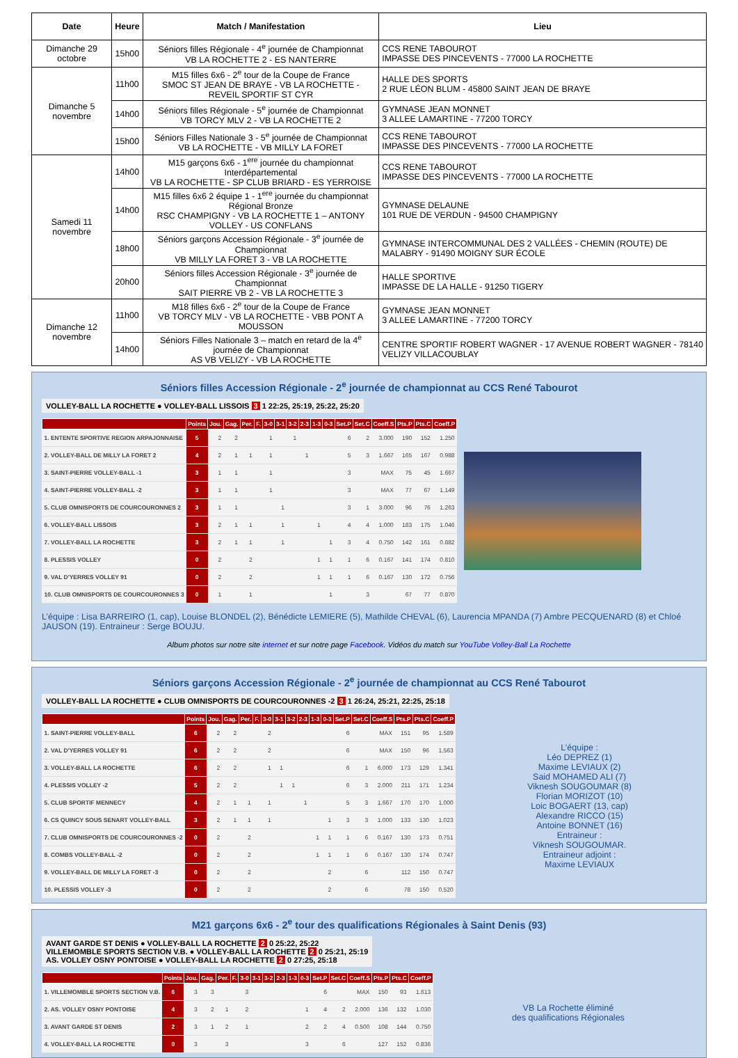| Date | Heure | Match / Manifestation | Lieu |
| --- | --- | --- | --- |
| Dimanche 29 octobre | 15h00 | Séniors filles Régionale - 4<sup>e</sup> journée de Championnat VB LA ROCHETTE 2 - ES NANTERRE | CCS RENE TABOUROT IMPASSE DES PINCEVENTS - 77000 LA ROCHETTE |
| Dimanche 5 novembre | 11h00 | M15 filles 6x6 - 2<sup>e</sup> tour de la Coupe de France SMOC ST JEAN DE BRAYE - VB LA ROCHETTE - REVEIL SPORTIF ST CYR | HALLE DES SPORTS 2 RUE LÉON BLUM - 45800 SAINT JEAN DE BRAYE |
| | 14h00 | Séniors filles Régionale - 5<sup>e</sup> journée de Championnat VB TORCY MLV 2 - VB LA ROCHETTE 2 | GYMNASE JEAN MONNET 3 ALLEE LAMARTINE - 77200 TORCY |
| | 15h00 | Séniors Filles Nationale 3 - 5<sup>e</sup> journée de Championnat VB LA ROCHETTE - VB MILLY LA FORET | CCS RENE TABOUROT IMPASSE DES PINCEVENTS - 77000 LA ROCHETTE |
| Samedi 11 novembre | 14h00 | M15 garçons 6x6 - 1<sup>ere</sup> journée du championnat Interdépartemental VB LA ROCHETTE - SP CLUB BRIARD - ES YERROISE | CCS RENE TABOUROT IMPASSE DES PINCEVENTS - 77000 LA ROCHETTE |
| | 14h00 | M15 filles 6x6 2 équipe 1 - 1<sup>ere</sup> journée du championnat Régional Bronze RSC CHAMPIGNY - VB LA ROCHETTE 1 – ANTONY VOLLEY - US CONFLANS | GYMNASE DELAUNE 101 RUE DE VERDUN - 94500 CHAMPIGNY |
| | 18h00 | Séniors garçons Accession Régionale - 3<sup>e</sup> journée de Championnat VB MILLY LA FORET 3 - VB LA ROCHETTE | GYMNASE INTERCOMMUNAL DES 2 VALLÉES - CHEMIN (ROUTE) DE MALABRY - 91490 MOIGNY SUR ÉCOLE |
| | 20h00 | Séniors filles Accession Régionale - 3<sup>e</sup> journée de Championnat SAIT PIERRE VB 2 - VB LA ROCHETTE 3 | HALLE SPORTIVE IMPASSE DE LA HALLE - 91250 TIGERY |
| Dimanche 12 novembre | 11h00 | M18 filles 6x6 - 2<sup>e</sup> tour de la Coupe de France VB TORCY MLV - VB LA ROCHETTE - VBB PONT A MOUSSON | GYMNASE JEAN MONNET 3 ALLEE LAMARTINE - 77200 TORCY |
| | 14h00 | Séniors Filles Nationale 3 – match en retard de la 4<sup>e</sup> journée de Championnat AS VB VELIZY - VB LA ROCHETTE | CENTRE SPORTIF ROBERT WAGNER - 17 AVENUE ROBERT WAGNER - 78140 VELIZY VILLACOUBLAY |
Séniors filles Accession Régionale - 2<sup>e</sup> journée de championnat au CCS René Tabourot
VOLLEY-BALL LA ROCHETTE ● VOLLEY-BALL LISSOIS 3 1 22:25, 25:19, 25:22, 25:20
| | Points | Jou. | Gag. | Per. | F. | 3-0 | 3-1 | 3-2 | 2-3 | 1-3 | 0-3 | Set.P | Set.C | Coeff.S | Pts.P | Pts.C | Coeff.P |
| --- | --- | --- | --- | --- | --- | --- | --- | --- | --- | --- | --- | --- | --- | --- | --- | --- | --- |
| 1. ENTENTE SPORTIVE REGION ARPAJONNAISE | 5 | 2 | 2 | | | 1 | | 1 | | | | 6 | 2 | 3.000 | 190 | 152 | 1.250 |
| 2. VOLLEY-BALL DE MILLY LA FORET 2 | 4 | 2 | 1 | 1 | | 1 | | | 1 | | | 5 | 3 | 1.667 | 165 | 167 | 0.988 |
| 3. SAINT-PIERRE VOLLEY-BALL -1 | 3 | 1 | 1 | | | 1 | | | | | | 3 | | MAX | 75 | 45 | 1.667 |
| 4. SAINT-PIERRE VOLLEY-BALL -2 | 3 | 1 | 1 | | | 1 | | | | | | 3 | | MAX | 77 | 67 | 1.149 |
| 5. CLUB OMNISPORTS DE COURCOURONNES 2 | 3 | 1 | 1 | | | | 1 | | | | | 3 | 1 | 3.000 | 96 | 76 | 1.263 |
| 6. VOLLEY-BALL LISSOIS | 3 | 2 | 1 | 1 | | | 1 | | | 1 | | 4 | 4 | 1.000 | 183 | 175 | 1.046 |
| 7. VOLLEY-BALL LA ROCHETTE | 3 | 2 | 1 | 1 | | | 1 | | | | 1 | 3 | 4 | 0.750 | 142 | 161 | 0.882 |
| 8. PLESSIS VOLLEY | 0 | 2 | | 2 | | | | | | 1 | 1 | 1 | 6 | 0.167 | 141 | 174 | 0.810 |
| 9. VAL D'YERRES VOLLEY 91 | 0 | 2 | | 2 | | | | | | 1 | 1 | 1 | 6 | 0.167 | 130 | 172 | 0.756 |
| 10. CLUB OMNISPORTS DE COURCOURONNES 3 | 0 | 1 | | 1 | | | | | | | 1 | | 3 | | 67 | 77 | 0.870 |
L’équipe : Lisa BARREIRO (1, cap), Louise BLONDEL (2), Bénédicte LEMIERE (5), Mathilde CHEVAL (6), Laurencia MPANDA (7) Ambre PECQUENARD (8) et Chloé JAUSON (19). Entraineur : Serge BOUJU.
Album photos sur notre site internet et sur notre page Facebook. Vidéos du match sur YouTube Volley-Ball La Rochette
Séniors garçons Accession Régionale - 2<sup>e</sup> journée de championnat au CCS René Tabourot
VOLLEY-BALL LA ROCHETTE ● CLUB OMNISPORTS DE COURCOURONNES -2 3 1 26:24, 25:21, 22:25, 25:18
| | Points | Jou. | Gag. | Per. | F. | 3-0 | 3-1 | 3-2 | 2-3 | 1-3 | 0-3 | Set.P | Set.C | Coeff.S | Pts.P | Pts.C | Coeff.P |
| --- | --- | --- | --- | --- | --- | --- | --- | --- | --- | --- | --- | --- | --- | --- | --- | --- | --- |
| 1. SAINT-PIERRE VOLLEY-BALL | 6 | 2 | 2 | | | 2 | | | | | | 6 | | MAX | 151 | 95 | 1.589 |
| 2. VAL D'YERRES VOLLEY 91 | 6 | 2 | 2 | | | 2 | | | | | | 6 | | MAX | 150 | 96 | 1.563 |
| 3. VOLLEY-BALL LA ROCHETTE | 6 | 2 | 2 | | | 1 | 1 | | | | | 6 | 1 | 6.000 | 173 | 129 | 1.341 |
| 4. PLESSIS VOLLEY -2 | 5 | 2 | 2 | | | | 1 | 1 | | | | 6 | 3 | 2.000 | 211 | 171 | 1.234 |
| 5. CLUB SPORTIF MENNECY | 4 | 2 | 1 | 1 | | 1 | | | 1 | | | 5 | 3 | 1.667 | 170 | 170 | 1.000 |
| 6. CS QUINCY SOUS SENART VOLLEY-BALL | 3 | 2 | 1 | 1 | | 1 | | | | | 1 | 3 | 3 | 1.000 | 133 | 130 | 1.023 |
| 7. CLUB OMNISPORTS DE COURCOURONNES -2 | 0 | 2 | | 2 | | | | | | 1 | 1 | 1 | 6 | 0.167 | 130 | 173 | 0.751 |
| 8. COMBS VOLLEY-BALL -2 | 0 | 2 | | 2 | | | | | | 1 | 1 | 1 | 6 | 0.167 | 130 | 174 | 0.747 |
| 9. VOLLEY-BALL DE MILLY LA FORET -3 | 0 | 2 | | 2 | | | | | | | 2 | | 6 | | 112 | 150 | 0.747 |
| 10. PLESSIS VOLLEY -3 | 0 | 2 | | 2 | | | | | | | 2 | | 6 | | 78 | 150 | 0.520 |
L’équipe :
Léo DEPREZ (1)
Maxime LEVIAUX (2)
Said MOHAMED ALI (7)
Viknesh SOUGOUMAR (8)
Florian MORIZOT (10)
Loic BOGAERT (13, cap)
Alexandre RICCO (15)
Antoine BONNET (16)
Entraineur :
Viknesh SOUGOUMAR.
Entraineur adjoint :
Maxime LEVIAUX
M21 garçons 6x6 - 2<sup>e</sup> tour des qualifications Régionales à Saint Denis (93)
AVANT GARDE ST DENIS ● VOLLEY-BALL LA ROCHETTE 2 0 25:22, 25:22
VILLEMOMBLE SPORTS SECTION V.B. ● VOLLEY-BALL LA ROCHETTE 2 0 25:21, 25:19
AS. VOLLEY OSNY PONTOISE ● VOLLEY-BALL LA ROCHETTE 2 0 27:25, 25:18
| | Points | Jou. | Gag. | Per. | F. | 3-0 | 3-1 | 3-2 | 2-3 | 1-3 | 0-3 | Set.P | Set.C | Coeff.S | Pts.P | Pts.C | Coeff.P |
| --- | --- | --- | --- | --- | --- | --- | --- | --- | --- | --- | --- | --- | --- | --- | --- | --- | --- |
| 1. VILLEMOMBLE SPORTS SECTION V.B. | 6 | 3 | 3 | | | 3 | | | | | | 6 | | MAX | 150 | 93 | 1.613 |
| 2. AS. VOLLEY OSNY PONTOISE | 4 | 3 | 2 | 1 | | 2 | | | | | 1 | 4 | 2 | 2.000 | 136 | 132 | 1.030 |
| 3. AVANT GARDE ST DENIS | 2 | 3 | 1 | 2 | | 1 | | | | | 2 | 2 | 4 | 0.500 | 108 | 144 | 0.750 |
| 4. VOLLEY-BALL LA ROCHETTE | 0 | 3 | | 3 | | | | | | | 3 | | 6 | | 127 | 152 | 0.836 |
VB La Rochette éliminé
des qualifications Régionales